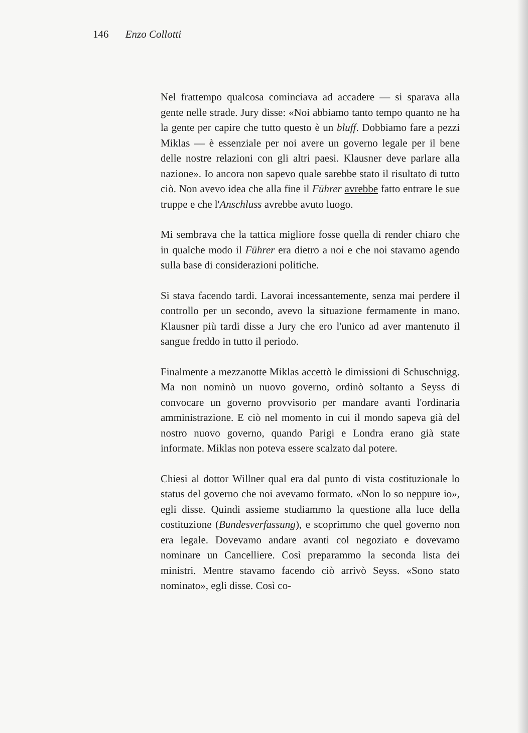146 Enzo Collotti
Nel frattempo qualcosa cominciava ad accadere — si sparava alla gente nelle strade. Jury disse: «Noi abbiamo tanto tempo quanto ne ha la gente per capire che tutto questo è un bluff. Dobbiamo fare a pezzi Miklas — è essenziale per noi avere un governo legale per il bene delle nostre relazioni con gli altri paesi. Klausner deve parlare alla nazione». Io ancora non sapevo quale sarebbe stato il risultato di tutto ciò. Non avevo idea che alla fine il Führer avrebbe fatto entrare le sue truppe e che l'Anschluss avrebbe avuto luogo.
Mi sembrava che la tattica migliore fosse quella di render chiaro che in qualche modo il Führer era dietro a noi e che noi stavamo agendo sulla base di considerazioni politiche.
Si stava facendo tardi. Lavorai incessantemente, senza mai perdere il controllo per un secondo, avevo la situazione fermamente in mano. Klausner più tardi disse a Jury che ero l'unico ad aver mantenuto il sangue freddo in tutto il periodo.
Finalmente a mezzanotte Miklas accettò le dimissioni di Schuschnigg. Ma non nominò un nuovo governo, ordinò soltanto a Seyss di convocare un governo provvisorio per mandare avanti l'ordinaria amministrazione. E ciò nel momento in cui il mondo sapeva già del nostro nuovo governo, quando Parigi e Londra erano già state informate. Miklas non poteva essere scalzato dal potere.
Chiesi al dottor Willner qual era dal punto di vista costituzionale lo status del governo che noi avevamo formato. «Non lo so neppure io», egli disse. Quindi assieme studiammo la questione alla luce della costituzione (Bundesverfassung), e scoprimmo che quel governo non era legale. Dovevamo andare avanti col negoziato e dovevamo nominare un Cancelliere. Così preparammo la seconda lista dei ministri. Mentre stavamo facendo ciò arrivò Seyss. «Sono stato nominato», egli disse. Così co-